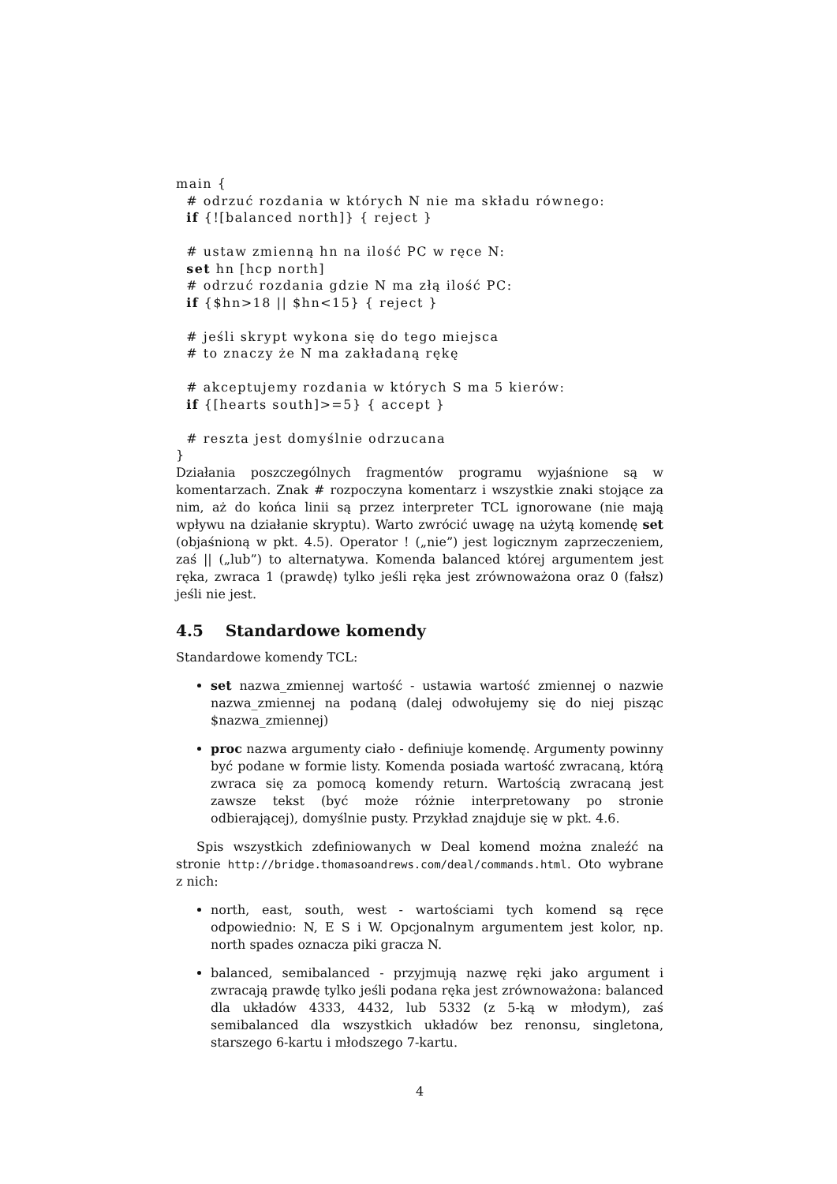main {
  # odrzuć rozdania w których N nie ma składu równego:
  if {![balanced north]} { reject }

  # ustaw zmienną hn na ilość PC w ręce N:
  set hn [hcp north]
  # odrzuć rozdania gdzie N ma złą ilość PC:
  if {$hn>18 || $hn<15} { reject }

  # jeśli skrypt wykona się do tego miejsca
  # to znaczy że N ma zakładaną rękę

  # akceptujemy rozdania w których S ma 5 kierów:
  if {[hearts south]>=5} { accept }

  # reszta jest domyślnie odrzucana
}
Działania poszczególnych fragmentów programu wyjaśnione są w komentarzach. Znak # rozpoczyna komentarz i wszystkie znaki stojące za nim, aż do końca linii są przez interpreter TCL ignorowane (nie mają wpływu na działanie skryptu). Warto zwrócić uwagę na użytą komendę set (objaśnioną w pkt. 4.5). Operator ! („nie”) jest logicznym zaprzeczeniem, zaś || („lub”) to alternatywa. Komenda balanced której argumentem jest ręka, zwraca 1 (prawdę) tylko jeśli ręka jest zrównoważona oraz 0 (fałsz) jeśli nie jest.
4.5 Standardowe komendy
Standardowe komendy TCL:
set nazwa_zmiennej wartość - ustawia wartość zmiennej o nazwie nazwa_zmiennej na podaną (dalej odwołujemy się do niej pisząc $nazwa_zmiennej)
proc nazwa argumenty ciało - definiuje komendę. Argumenty powinny być podane w formie listy. Komenda posiada wartość zwracaną, którą zwraca się za pomocą komendy return. Wartością zwracaną jest zawsze tekst (być może różnie interpretowany po stronie odbierającej), domyślnie pusty. Przykład znajduje się w pkt. 4.6.
Spis wszystkich zdefiniowanych w Deal komend można znaleźć na stronie http://bridge.thomasoandrews.com/deal/commands.html. Oto wybrane z nich:
north, east, south, west - wartościami tych komend są ręce odpowiednio: N, E S i W. Opcjonalnym argumentem jest kolor, np. north spades oznacza piki gracza N.
balanced, semibalanced - przyjmują nazwę ręki jako argument i zwracają prawdę tylko jeśli podana ręka jest zrównoważona: balanced dla układów 4333, 4432, lub 5332 (z 5-ką w młodym), zaś semibalanced dla wszystkich układów bez renonsu, singletona, starszego 6-kartu i młodszego 7-kartu.
4